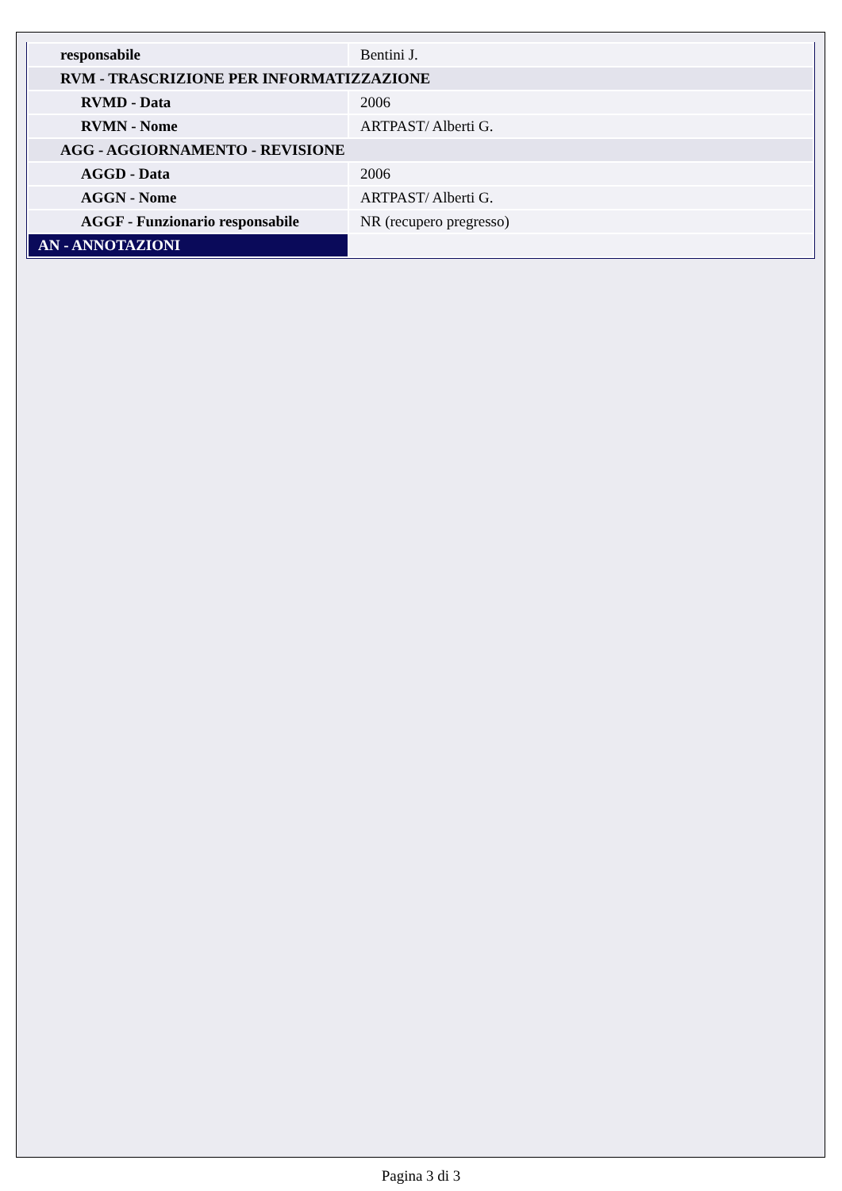| responsabile | Bentini J. |
| RVM - TRASCRIZIONE PER INFORMATIZZAZIONE | |
| RVMD - Data | 2006 |
| RVMN - Nome | ARTPAST/ Alberti G. |
| AGG - AGGIORNAMENTO - REVISIONE | |
| AGGD - Data | 2006 |
| AGGN - Nome | ARTPAST/ Alberti G. |
| AGGF - Funzionario responsabile | NR (recupero pregresso) |
| AN - ANNOTAZIONI | |
Pagina 3 di 3